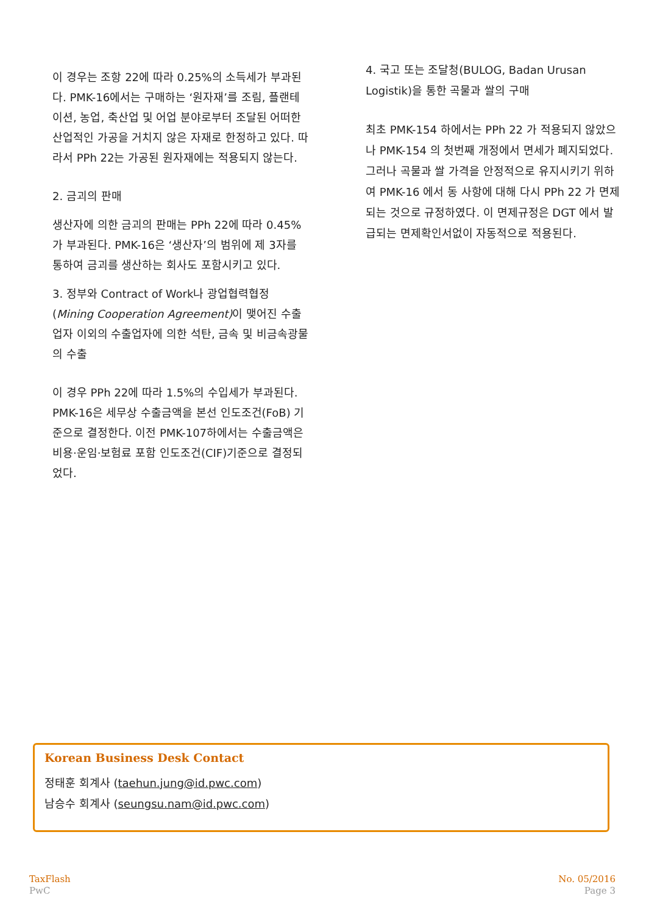이 경우는 조항 22에 따라 0.25%의 소득세가 부과된다. PMK-16에서는 구매하는 ‘원자재’를 조림, 플랜테이션, 농업, 축산업 및 어업 분야로부터 조달된 어떠한 산업적인 가공을 거치지 않은 자재로 한정하고 있다. 따라서 PPh 22는 가공된 원자재에는 적용되지 않는다.
2. 금괴의 판매
생산자에 의한 금괴의 판매는 PPh 22에 따라 0.45%가 부과된다. PMK-16은 ‘생산자’의 범위에 제 3자를 통하여 금괴를 생산하는 회사도 포함시키고 있다.
3. 정부와 Contract of Work나 광업협력협정(Mining Cooperation Agreement) 이 맺어진 수출업자 이외의 수출업자에 의한 석탄, 금속 및 비금속광물의 수출
이 경우 PPh 22에 따라 1.5%의 수입세가 부과된다. PMK-16은 세무상 수출금액을 본선 인도조건(FoB) 기준으로 결정한다. 이전 PMK-107하에서는 수출금액은 비용·운임·보험료 포함 인도조건(CIF)기준으로 결정되었다.
4. 국고 또는 조달청(BULOG, Badan Urusan Logistik)을 통한 곡물과 쌀의 구매
최초 PMK-154 하에서는 PPh 22 가 적용되지 않았으나 PMK-154 의 첫번째 개정에서 면세가 폐지되었다. 그러나 곡물과 쌀 가격을 안정적으로 유지시키기 위하여 PMK-16 에서 동 사항에 대해 다시 PPh 22 가 면제되는 것으로 규정하였다. 이 면제규정은 DGT 에서 발급되는 면제확인서없이 자동적으로 적용된다.
Korean Business Desk Contact
정태훈 회계사 (taehun.jung@id.pwc.com)
남승수 회계사 (seungsu.nam@id.pwc.com)
TaxFlash
PwC
No. 05/2016
Page 3